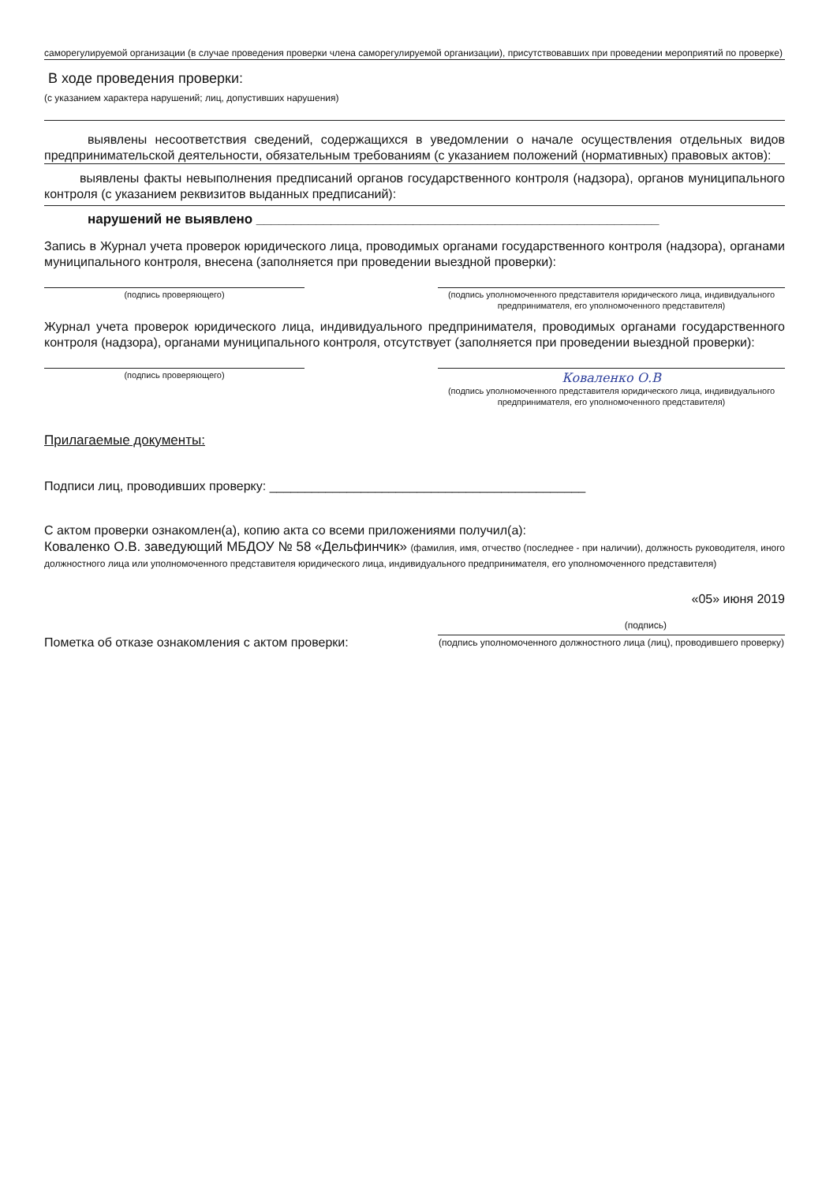саморегулируемой организации (в случае проведения проверки члена саморегулируемой организации), присутствовавших при проведении мероприятий по проверке)
В ходе проведения проверки:
(с указанием характера нарушений; лиц, допустивших нарушения)
выявлены несоответствия сведений, содержащихся в уведомлении о начале осуществления отдельных видов предпринимательской деятельности, обязательным требованиям (с указанием положений (нормативных) правовых актов):
выявлены факты невыполнения предписаний органов государственного контроля (надзора), органов муниципального контроля (с указанием реквизитов выданных предписаний):
нарушений не выявлено ______________________________________________________
Запись в Журнал учета проверок юридического лица, проводимых органами государственного контроля (надзора), органами муниципального контроля, внесена (заполняется при проведении выездной проверки):
(подпись проверяющего) (подпись уполномоченного представителя юридического лица, индивидуального предпринимателя, его уполномоченного представителя)
Журнал учета проверок юридического лица, индивидуального предпринимателя, проводимых органами государственного контроля (надзора), органами муниципального контроля, отсутствует (заполняется при проведении выездной проверки):
(подпись проверяющего)
Коваленко О.В
(подпись уполномоченного представителя юридического лица, индивидуального предпринимателя, его уполномоченного представителя)
Прилагаемые документы:
Подписи лиц, проводивших проверку: _____________________________________________
С актом проверки ознакомлен(а), копию акта со всеми приложениями получил(а):
Коваленко О.В. заведующий МБДОУ № 58 «Дельфинчик» (фамилия, имя, отчество (последнее - при наличии), должность руководителя, иного должностного лица или уполномоченного представителя юридического лица, индивидуального предпринимателя, его уполномоченного представителя)
«05» июня 2019
(подпись)
Пометка об отказе ознакомления с актом проверки:
(подпись уполномоченного должностного лица (лиц), проводившего проверку)